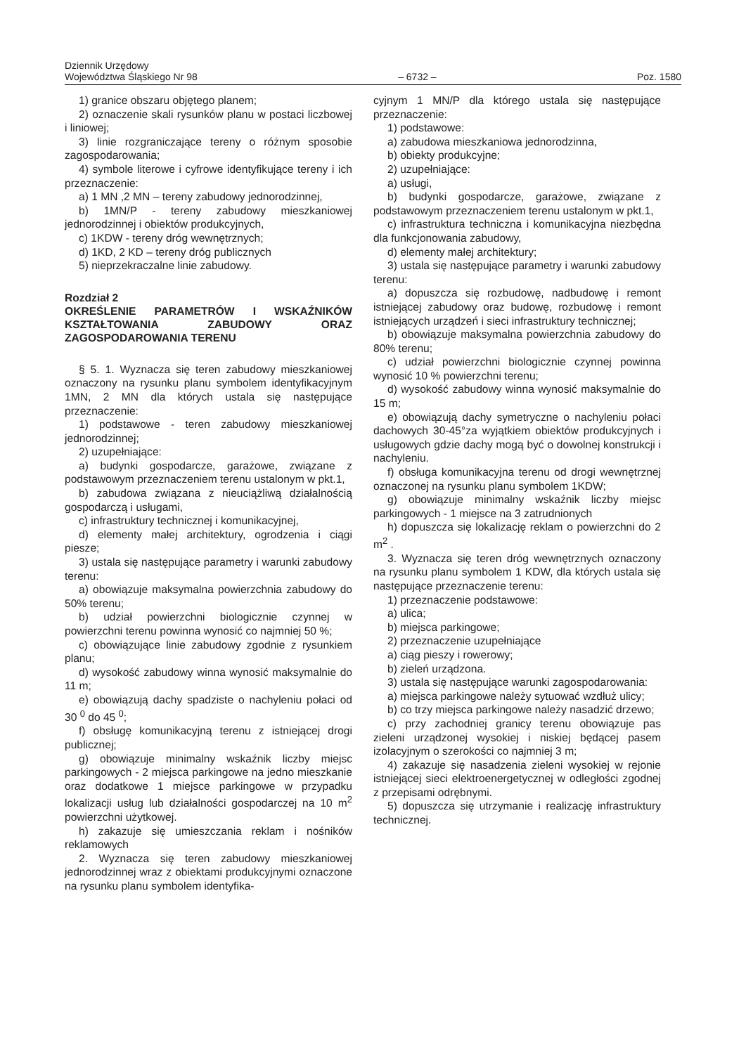Dziennik Urzędowy
Województwa Śląskiego Nr 98
– 6732 –
Poz. 1580
1) granice obszaru objętego planem;
2) oznaczenie skali rysunków planu w postaci liczbowej i liniowej;
3) linie rozgraniczające tereny o różnym sposobie zagospodarowania;
4) symbole literowe i cyfrowe identyfikujące tereny i ich przeznaczenie:
a) 1 MN ,2 MN – tereny zabudowy jednorodzinnej,
b) 1MN/P - tereny zabudowy mieszkaniowej jednorodzinnej i obiektów produkcyjnych,
c) 1KDW - tereny dróg wewnętrznych;
d) 1KD, 2 KD – tereny dróg publicznych
5) nieprzekraczalne linie zabudowy.
Rozdział 2
OKREŚLENIE PARAMETRÓW I WSKAŹNIKÓW KSZTAŁTOWANIA ZABUDOWY ORAZ ZAGOSPODAROWANIA TERENU
§ 5. 1. Wyznacza się teren zabudowy mieszkaniowej oznaczony na rysunku planu symbolem identyfikacyjnym 1MN, 2 MN dla których ustala się następujące przeznaczenie:
1) podstawowe - teren zabudowy mieszkaniowej jednorodzinnej;
2) uzupełniające:
a) budynki gospodarcze, garażowe, związane z podstawowym przeznaczeniem terenu ustalonym w pkt.1,
b) zabudowa związana z nieuciążliwą działalnością gospodarczą i usługami,
c) infrastruktury technicznej i komunikacyjnej,
d) elementy małej architektury, ogrodzenia i ciągi piesze;
3) ustala się następujące parametry i warunki zabudowy terenu:
a) obowiązuje maksymalna powierzchnia zabudowy do 50% terenu;
b) udział powierzchni biologicznie czynnej w powierzchni terenu powinna wynosić co najmniej 50 %;
c) obowiązujące linie zabudowy zgodnie z rysunkiem planu;
d) wysokość zabudowy winna wynosić maksymalnie do 11 m;
e) obowiązują dachy spadziste o nachyleniu połaci od 30 <sup>0</sup> do 45 <sup>0</sup>;
f) obsługę komunikacyjną terenu z istniejącej drogi publicznej;
g) obowiązuje minimalny wskaźnik liczby miejsc parkingowych - 2 miejsca parkingowe na jedno mieszkanie oraz dodatkowe 1 miejsce parkingowe w przypadku lokalizacji usług lub działalności gospodarczej na 10 m<sup>2</sup> powierzchni użytkowej.
h) zakazuje się umieszczania reklam i nośników reklamowych
2. Wyznacza się teren zabudowy mieszkaniowej jednorodzinnej wraz z obiektami produkcyjnymi oznaczone na rysunku planu symbolem identyfika-
cyjnym 1 MN/P dla którego ustala się następujące przeznaczenie:
1) podstawowe:
a) zabudowa mieszkaniowa jednorodzinna,
b) obiekty produkcyjne;
2) uzupełniające:
a) usługi,
b) budynki gospodarcze, garażowe, związane z podstawowym przeznaczeniem terenu ustalonym w pkt.1,
c) infrastruktura techniczna i komunikacyjna niezbędna dla funkcjonowania zabudowy,
d) elementy małej architektury;
3) ustala się następujące parametry i warunki zabudowy terenu:
a) dopuszcza się rozbudowę, nadbudowę i remont istniejącej zabudowy oraz budowę, rozbudowę i remont istniejących urządzeń i sieci infrastruktury technicznej;
b) obowiązuje maksymalna powierzchnia zabudowy do 80% terenu;
c) udział powierzchni biologicznie czynnej powinna wynosić 10 % powierzchni terenu;
d) wysokość zabudowy winna wynosić maksymalnie do 15 m;
e) obowiązują dachy symetryczne o nachyleniu połaci dachowych 30-45°za wyjątkiem obiektów produkcyjnych i usługowych gdzie dachy mogą być o dowolnej konstrukcji i nachyleniu.
f) obsługa komunikacyjna terenu od drogi wewnętrznej oznaczonej na rysunku planu symbolem 1KDW;
g) obowiązuje minimalny wskaźnik liczby miejsc parkingowych - 1 miejsce na 3 zatrudnionych
h) dopuszcza się lokalizację reklam o powierzchni do 2 m<sup>2</sup> .
3. Wyznacza się teren dróg wewnętrznych oznaczony na rysunku planu symbolem 1 KDW, dla których ustala się następujące przeznaczenie terenu:
1) przeznaczenie podstawowe:
a) ulica;
b) miejsca parkingowe;
2) przeznaczenie uzupełniające
a) ciąg pieszy i rowerowy;
b) zieleń urządzona.
3) ustala się następujące warunki zagospodarowania:
a) miejsca parkingowe należy sytuować wzdłuż ulicy;
b) co trzy miejsca parkingowe należy nasadzić drzewo;
c) przy zachodniej granicy terenu obowiązuje pas zieleni urządzonej wysokiej i niskiej będącej pasem izolacyjnym o szerokości co najmniej 3 m;
4) zakazuje się nasadzenia zieleni wysokiej w rejonie istniejącej sieci elektroenergetycznej w odległości zgodnej z przepisami odrębnymi.
5) dopuszcza się utrzymanie i realizację infrastruktury technicznej.